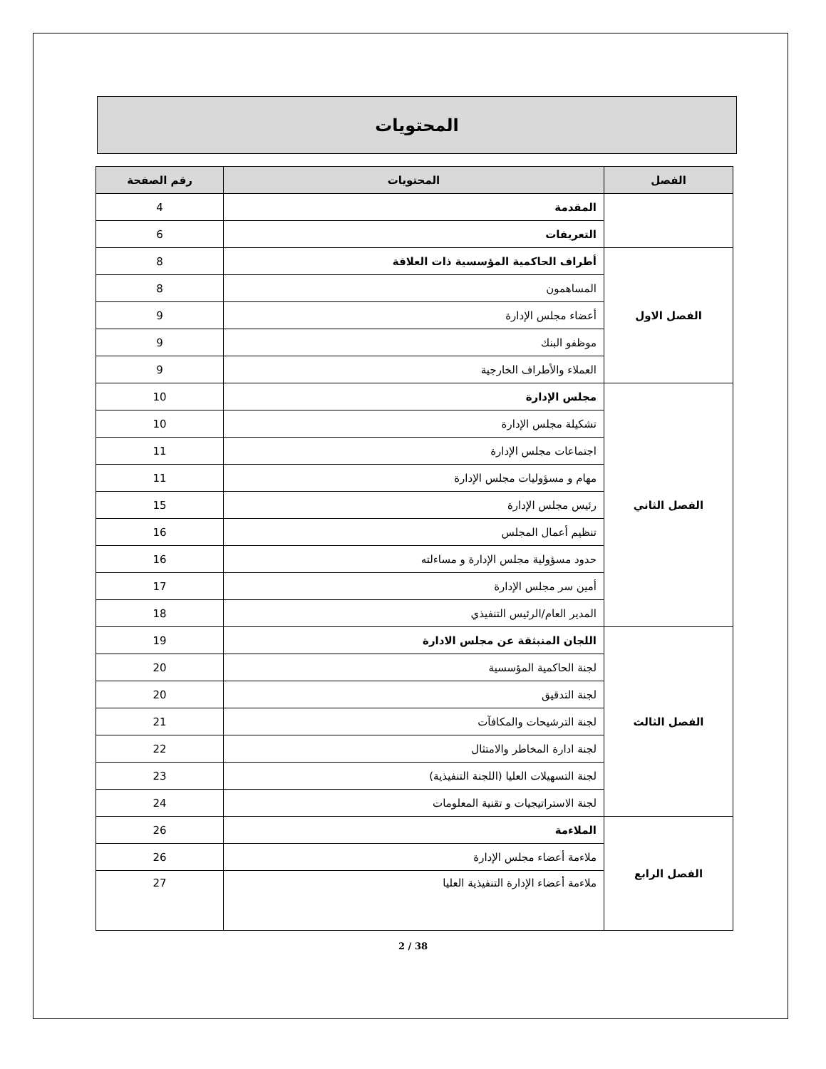المحتويات
| الفصل | المحتويات | رقم الصفحة |
| --- | --- | --- |
| | المقدمة | 4 |
| | التعريفات | 6 |
| الفصل الاول | أطراف الحاكمية المؤسسية ذات العلاقة | 8 |
| | المساهمون | 8 |
| | أعضاء مجلس الإدارة | 9 |
| | موظفو البنك | 9 |
| | العملاء والأطراف الخارجية | 9 |
| الفصل الثاني | مجلس الإدارة | 10 |
| | تشكيلة مجلس الإدارة | 10 |
| | اجتماعات مجلس الإدارة | 11 |
| | مهام و مسؤوليات مجلس الإدارة | 11 |
| | رئيس مجلس الإدارة | 15 |
| | تنظيم أعمال المجلس | 16 |
| | حدود مسؤولية مجلس الإدارة و مساءلته | 16 |
| | أمين سر مجلس الإدارة | 17 |
| | المدير العام/الرئيس التنفيذي | 18 |
| الفصل الثالث | اللجان المنبثقة عن مجلس الادارة | 19 |
| | لجنة الحاكمية المؤسسية | 20 |
| | لجنة التدقيق | 20 |
| | لجنة الترشيحات والمكافآت | 21 |
| | لجنة ادارة المخاطر والامتثال | 22 |
| | لجنة التسهيلات العليا (اللجنة التنفيذية) | 23 |
| | لجنة الاستراتيجيات و تقنية المعلومات | 24 |
| الفصل الرابع | الملاءمة | 26 |
| | ملاءمة أعضاء مجلس الإدارة | 26 |
| | ملاءمة أعضاء الإدارة التنفيذية العليا | 27 |
2 / 38